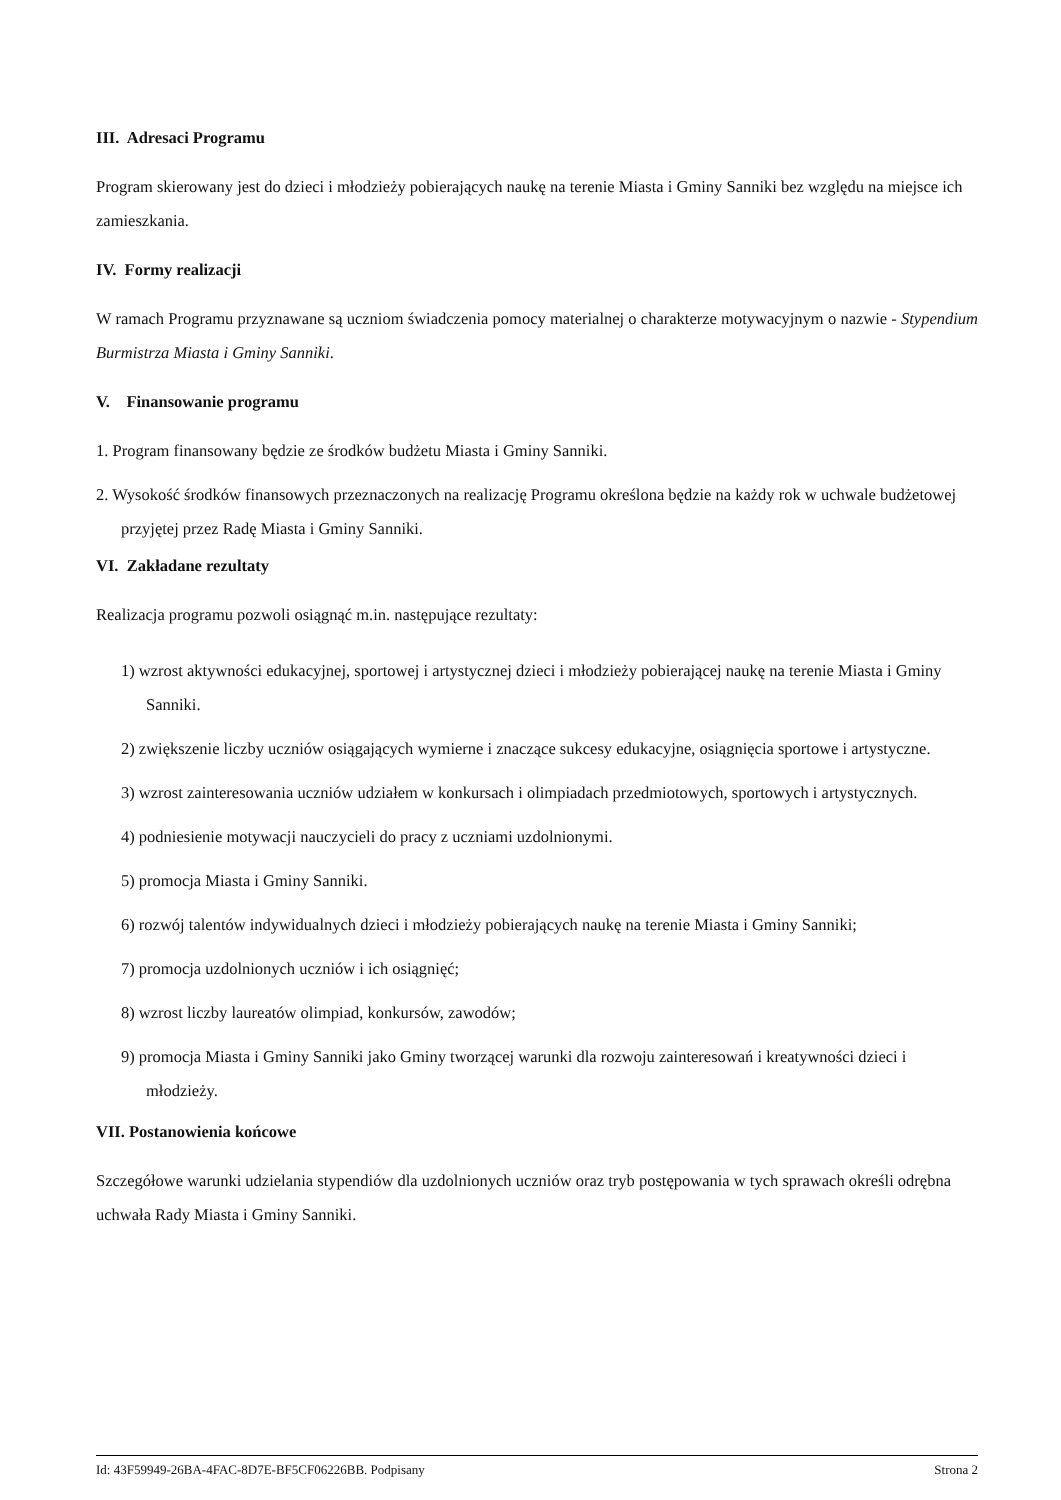III. Adresaci Programu
Program skierowany jest do dzieci i młodzieży pobierających naukę na terenie Miasta i Gminy Sanniki bez względu na miejsce ich zamieszkania.
IV. Formy realizacji
W ramach Programu przyznawane są uczniom świadczenia pomocy materialnej o charakterze motywacyjnym o nazwie - Stypendium Burmistrza Miasta i Gminy Sanniki.
V. Finansowanie programu
1. Program finansowany będzie ze środków budżetu Miasta i Gminy Sanniki.
2. Wysokość środków finansowych przeznaczonych na realizację Programu określona będzie na każdy rok w uchwale budżetowej przyjętej przez Radę Miasta i Gminy Sanniki.
VI. Zakładane rezultaty
Realizacja programu pozwoli osiągnąć m.in. następujące rezultaty:
1) wzrost aktywności edukacyjnej, sportowej i artystycznej dzieci i młodzieży pobierającej naukę na terenie Miasta i Gminy Sanniki.
2) zwiększenie liczby uczniów osiągających wymierne i znaczące sukcesy edukacyjne, osiągnięcia sportowe i artystyczne.
3) wzrost zainteresowania uczniów udziałem w konkursach i olimpiadach przedmiotowych, sportowych i artystycznych.
4) podniesienie motywacji nauczycieli do pracy z uczniami uzdolnionymi.
5) promocja Miasta i Gminy Sanniki.
6) rozwój talentów indywidualnych dzieci i młodzieży pobierających naukę na terenie Miasta i Gminy Sanniki;
7) promocja uzdolnionych uczniów i ich osiągnięć;
8) wzrost liczby laureatów olimpiad, konkursów, zawodów;
9) promocja Miasta i Gminy Sanniki jako Gminy tworzącej warunki dla rozwoju zainteresowań i kreatywności dzieci i młodzieży.
VII. Postanowienia końcowe
Szczegółowe warunki udzielania stypendiów dla uzdolnionych uczniów oraz tryb postępowania w tych sprawach określi odrębna uchwała Rady Miasta i Gminy Sanniki.
Id: 43F59949-26BA-4FAC-8D7E-BF5CF06226BB. Podpisany Strona 2